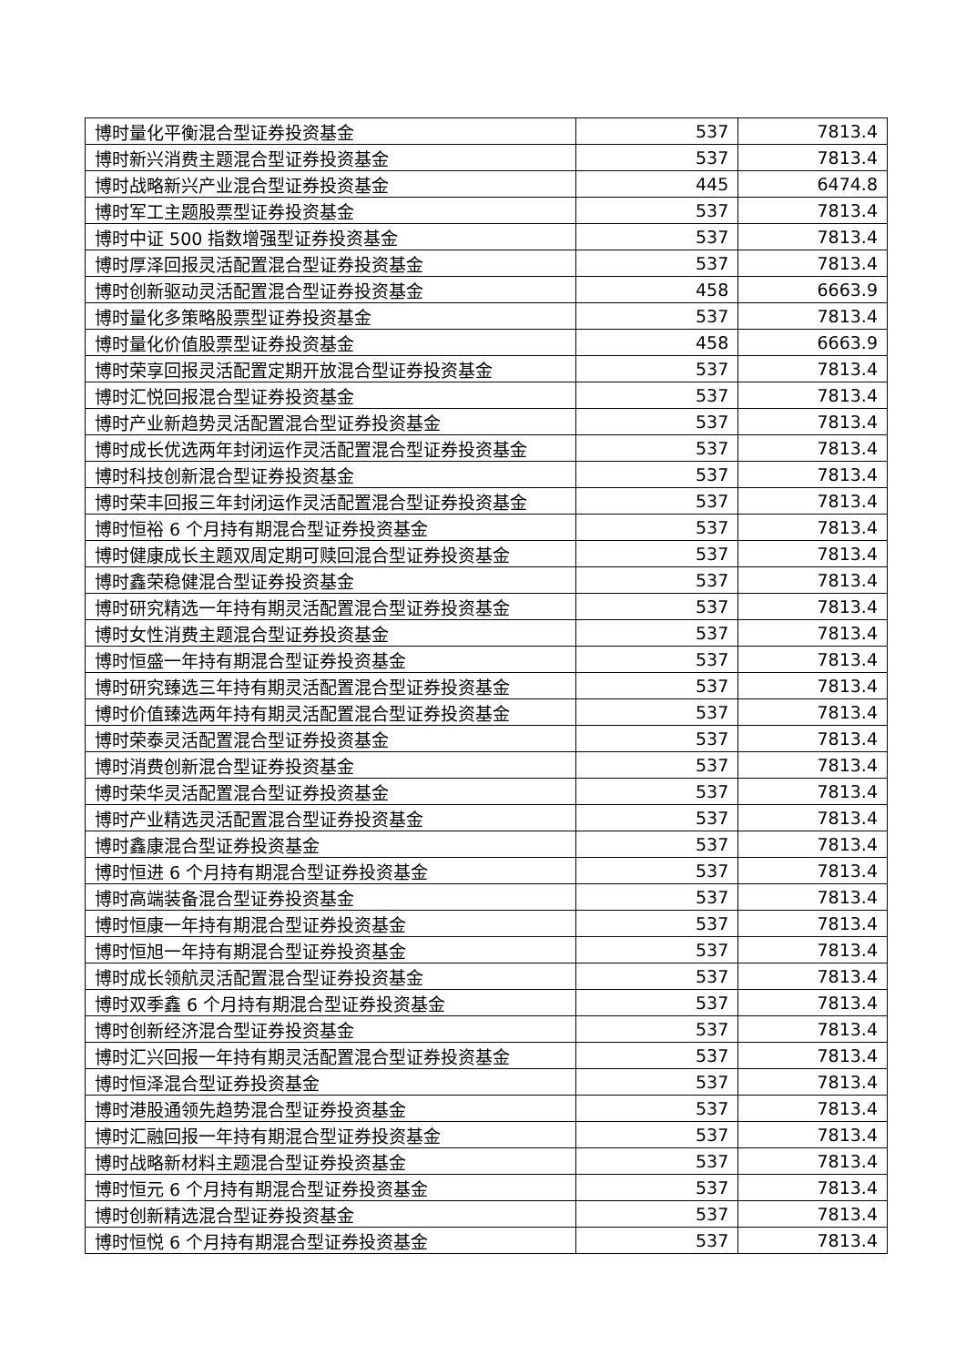| 博时量化平衡混合型证券投资基金 | 537 | 7813.4 |
| 博时新兴消费主题混合型证券投资基金 | 537 | 7813.4 |
| 博时战略新兴产业混合型证券投资基金 | 445 | 6474.8 |
| 博时军工主题股票型证券投资基金 | 537 | 7813.4 |
| 博时中证 500 指数增强型证券投资基金 | 537 | 7813.4 |
| 博时厚泽回报灵活配置混合型证券投资基金 | 537 | 7813.4 |
| 博时创新驱动灵活配置混合型证券投资基金 | 458 | 6663.9 |
| 博时量化多策略股票型证券投资基金 | 537 | 7813.4 |
| 博时量化价值股票型证券投资基金 | 458 | 6663.9 |
| 博时荣享回报灵活配置定期开放混合型证券投资基金 | 537 | 7813.4 |
| 博时汇悦回报混合型证券投资基金 | 537 | 7813.4 |
| 博时产业新趋势灵活配置混合型证券投资基金 | 537 | 7813.4 |
| 博时成长优选两年封闭运作灵活配置混合型证券投资基金 | 537 | 7813.4 |
| 博时科技创新混合型证券投资基金 | 537 | 7813.4 |
| 博时荣丰回报三年封闭运作灵活配置混合型证券投资基金 | 537 | 7813.4 |
| 博时恒裕 6 个月持有期混合型证券投资基金 | 537 | 7813.4 |
| 博时健康成长主题双周定期可赎回混合型证券投资基金 | 537 | 7813.4 |
| 博时鑫荣稳健混合型证券投资基金 | 537 | 7813.4 |
| 博时研究精选一年持有期灵活配置混合型证券投资基金 | 537 | 7813.4 |
| 博时女性消费主题混合型证券投资基金 | 537 | 7813.4 |
| 博时恒盛一年持有期混合型证券投资基金 | 537 | 7813.4 |
| 博时研究臻选三年持有期灵活配置混合型证券投资基金 | 537 | 7813.4 |
| 博时价值臻选两年持有期灵活配置混合型证券投资基金 | 537 | 7813.4 |
| 博时荣泰灵活配置混合型证券投资基金 | 537 | 7813.4 |
| 博时消费创新混合型证券投资基金 | 537 | 7813.4 |
| 博时荣华灵活配置混合型证券投资基金 | 537 | 7813.4 |
| 博时产业精选灵活配置混合型证券投资基金 | 537 | 7813.4 |
| 博时鑫康混合型证券投资基金 | 537 | 7813.4 |
| 博时恒进 6 个月持有期混合型证券投资基金 | 537 | 7813.4 |
| 博时高端装备混合型证券投资基金 | 537 | 7813.4 |
| 博时恒康一年持有期混合型证券投资基金 | 537 | 7813.4 |
| 博时恒旭一年持有期混合型证券投资基金 | 537 | 7813.4 |
| 博时成长领航灵活配置混合型证券投资基金 | 537 | 7813.4 |
| 博时双季鑫 6 个月持有期混合型证券投资基金 | 537 | 7813.4 |
| 博时创新经济混合型证券投资基金 | 537 | 7813.4 |
| 博时汇兴回报一年持有期灵活配置混合型证券投资基金 | 537 | 7813.4 |
| 博时恒泽混合型证券投资基金 | 537 | 7813.4 |
| 博时港股通领先趋势混合型证券投资基金 | 537 | 7813.4 |
| 博时汇融回报一年持有期混合型证券投资基金 | 537 | 7813.4 |
| 博时战略新材料主题混合型证券投资基金 | 537 | 7813.4 |
| 博时恒元 6 个月持有期混合型证券投资基金 | 537 | 7813.4 |
| 博时创新精选混合型证券投资基金 | 537 | 7813.4 |
| 博时恒悦 6 个月持有期混合型证券投资基金 | 537 | 7813.4 |